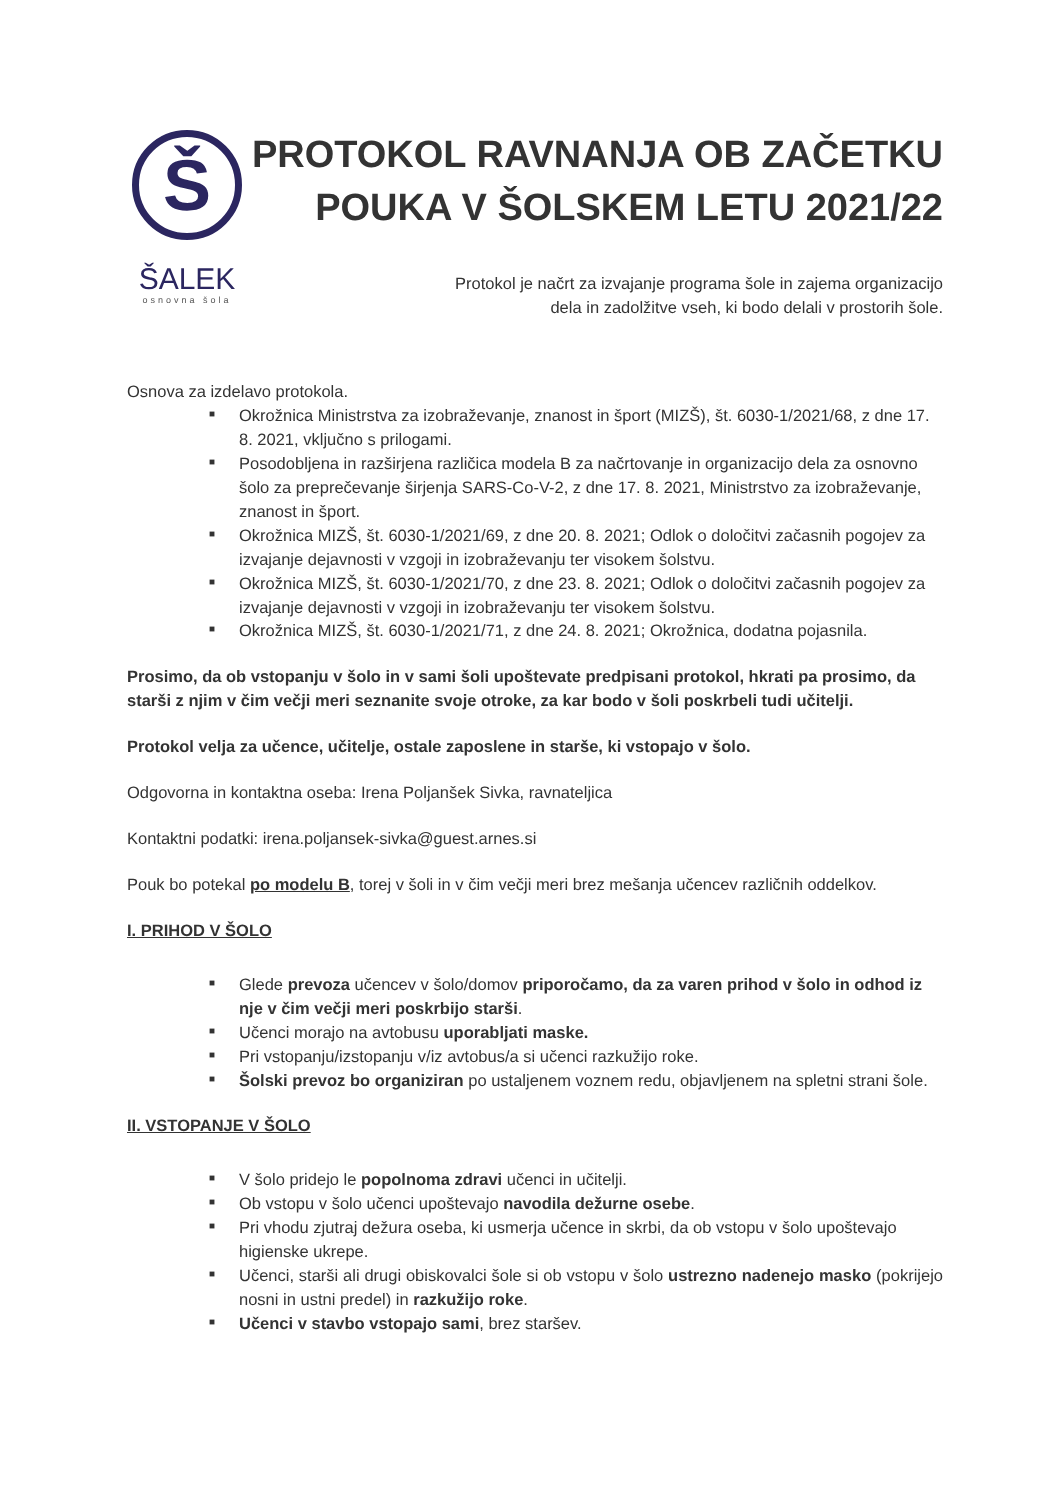Š
ŠALEK
osnovna šola
PROTOKOL RAVNANJA OB ZAČETKU
POUKA V ŠOLSKEM LETU 2021/22
Protokol je načrt za izvajanje programa šole in zajema organizacijo
dela in zadolžitve vseh, ki bodo delali v prostorih šole.
Osnova za izdelavo protokola.
■ Okrožnica Ministrstva za izobraževanje, znanost in šport (MIZŠ), št. 6030-1/2021/68, z dne 17. 8. 2021, vključno s prilogami.
■ Posodobljena in razširjena različica modela B za načrtovanje in organizacijo dela za osnovno šolo za preprečevanje širjenja SARS-Co-V-2, z dne 17. 8. 2021, Ministrstvo za izobraževanje, znanost in šport.
■ Okrožnica MIZŠ, št. 6030-1/2021/69, z dne 20. 8. 2021; Odlok o določitvi začasnih pogojev za izvajanje dejavnosti v vzgoji in izobraževanju ter visokem šolstvu.
■ Okrožnica MIZŠ, št. 6030-1/2021/70, z dne 23. 8. 2021; Odlok o določitvi začasnih pogojev za izvajanje dejavnosti v vzgoji in izobraževanju ter visokem šolstvu.
■ Okrožnica MIZŠ, št. 6030-1/2021/71, z dne 24. 8. 2021; Okrožnica, dodatna pojasnila.
Prosimo, da ob vstopanju v šolo in v sami šoli upoštevate predpisani protokol, hkrati pa prosimo, da starši z njim v čim večji meri seznanite svoje otroke, za kar bodo v šoli poskrbeli tudi učitelji.
Protokol velja za učence, učitelje, ostale zaposlene in starše, ki vstopajo v šolo.
Odgovorna in kontaktna oseba: Irena Poljanšek Sivka, ravnateljica
Kontaktni podatki: irena.poljansek-sivka@guest.arnes.si
Pouk bo potekal po modelu B, torej v šoli in v čim večji meri brez mešanja učencev različnih oddelkov.
I. PRIHOD V ŠOLO
■ Glede prevoza učencev v šolo/domov priporočamo, da za varen prihod v šolo in odhod iz nje v čim večji meri poskrbijo starši.
■ Učenci morajo na avtobusu uporabljati maske.
■ Pri vstopanju/izstopanju v/iz avtobus/a si učenci razkužijo roke.
■ Šolski prevoz bo organiziran po ustaljenem voznem redu, objavljenem na spletni strani šole.
II. VSTOPANJE V ŠOLO
■ V šolo pridejo le popolnoma zdravi učenci in učitelji.
■ Ob vstopu v šolo učenci upoštevajo navodila dežurne osebe.
■ Pri vhodu zjutraj dežura oseba, ki usmerja učence in skrbi, da ob vstopu v šolo upoštevajo higienske ukrepe.
■ Učenci, starši ali drugi obiskovalci šole si ob vstopu v šolo ustrezno nadenejo masko (pokrijejo nosni in ustni predel) in razkužijo roke.
■ Učenci v stavbo vstopajo sami, brez staršev.